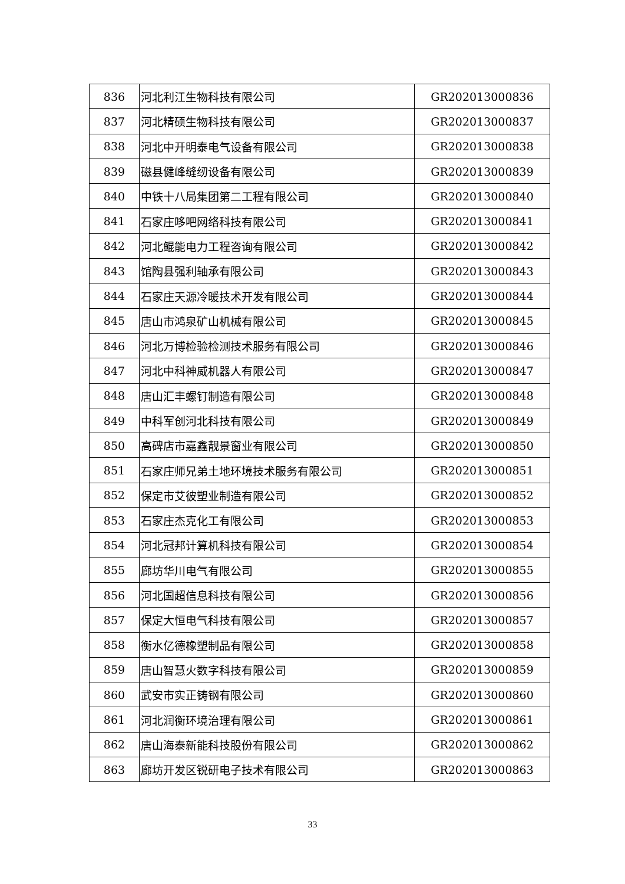| 836 | 河北利江生物科技有限公司 | GR202013000836 |
| 837 | 河北精硕生物科技有限公司 | GR202013000837 |
| 838 | 河北中开明泰电气设备有限公司 | GR202013000838 |
| 839 | 磁县健峰缝纫设备有限公司 | GR202013000839 |
| 840 | 中铁十八局集团第二工程有限公司 | GR202013000840 |
| 841 | 石家庄哆吧网络科技有限公司 | GR202013000841 |
| 842 | 河北鲲能电力工程咨询有限公司 | GR202013000842 |
| 843 | 馆陶县强利轴承有限公司 | GR202013000843 |
| 844 | 石家庄天源冷暖技术开发有限公司 | GR202013000844 |
| 845 | 唐山市鸿泉矿山机械有限公司 | GR202013000845 |
| 846 | 河北万博检验检测技术服务有限公司 | GR202013000846 |
| 847 | 河北中科神威机器人有限公司 | GR202013000847 |
| 848 | 唐山汇丰螺钉制造有限公司 | GR202013000848 |
| 849 | 中科军创河北科技有限公司 | GR202013000849 |
| 850 | 高碑店市嘉鑫靓景窗业有限公司 | GR202013000850 |
| 851 | 石家庄师兄弟土地环境技术服务有限公司 | GR202013000851 |
| 852 | 保定市艾彼塑业制造有限公司 | GR202013000852 |
| 853 | 石家庄杰克化工有限公司 | GR202013000853 |
| 854 | 河北冠邦计算机科技有限公司 | GR202013000854 |
| 855 | 廊坊华川电气有限公司 | GR202013000855 |
| 856 | 河北国超信息科技有限公司 | GR202013000856 |
| 857 | 保定大恒电气科技有限公司 | GR202013000857 |
| 858 | 衡水亿德橡塑制品有限公司 | GR202013000858 |
| 859 | 唐山智慧火数字科技有限公司 | GR202013000859 |
| 860 | 武安市实正铸钢有限公司 | GR202013000860 |
| 861 | 河北润衡环境治理有限公司 | GR202013000861 |
| 862 | 唐山海泰新能科技股份有限公司 | GR202013000862 |
| 863 | 廊坊开发区锐研电子技术有限公司 | GR202013000863 |
33